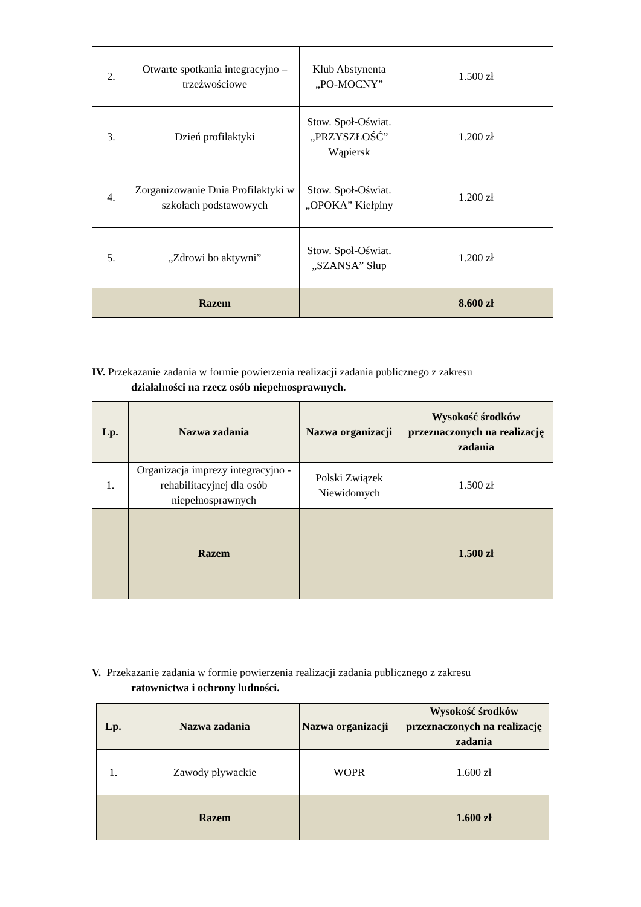| 2. | Otwarte spotkania integracyjno – trzeźwościowe | Klub Abstynenta „PO-MOCNY” | 1.500 zł |
| 3. | Dzień profilaktyki | Stow. Społ-Oświat. „PRZYSZŁOŚĆ” Wąpiersk | 1.200 zł |
| 4. | Zorganizowanie Dnia Profilaktyki w szkołach podstawowych | Stow. Społ-Oświat. „OPOKA” Kiełpiny | 1.200 zł |
| 5. | „Zdrowi bo aktywni” | Stow. Społ-Oświat. „SZANSA” Słup | 1.200 zł |
| | Razem | | 8.600 zł |
IV. Przekazanie zadania w formie powierzenia realizacji zadania publicznego z zakresu
działalności na rzecz osób niepełnosprawnych.
| Lp. | Nazwa zadania | Nazwa organizacji | Wysokość środków przeznaczonych na realizację zadania |
| --- | --- | --- | --- |
| 1. | Organizacja imprezy integracyjno -rehabilitacyjnej dla osób niepełnosprawnych | Polski Związek Niewidomych | 1.500 zł |
| | Razem | | 1.500 zł |
V. Przekazanie zadania w formie powierzenia realizacji zadania publicznego z zakresu
ratownictwa i ochrony ludności.
| Lp. | Nazwa zadania | Nazwa organizacji | Wysokość środków przeznaczonych na realizację zadania |
| --- | --- | --- | --- |
| 1. | Zawody pływackie | WOPR | 1.600 zł |
| | Razem | | 1.600 zł |